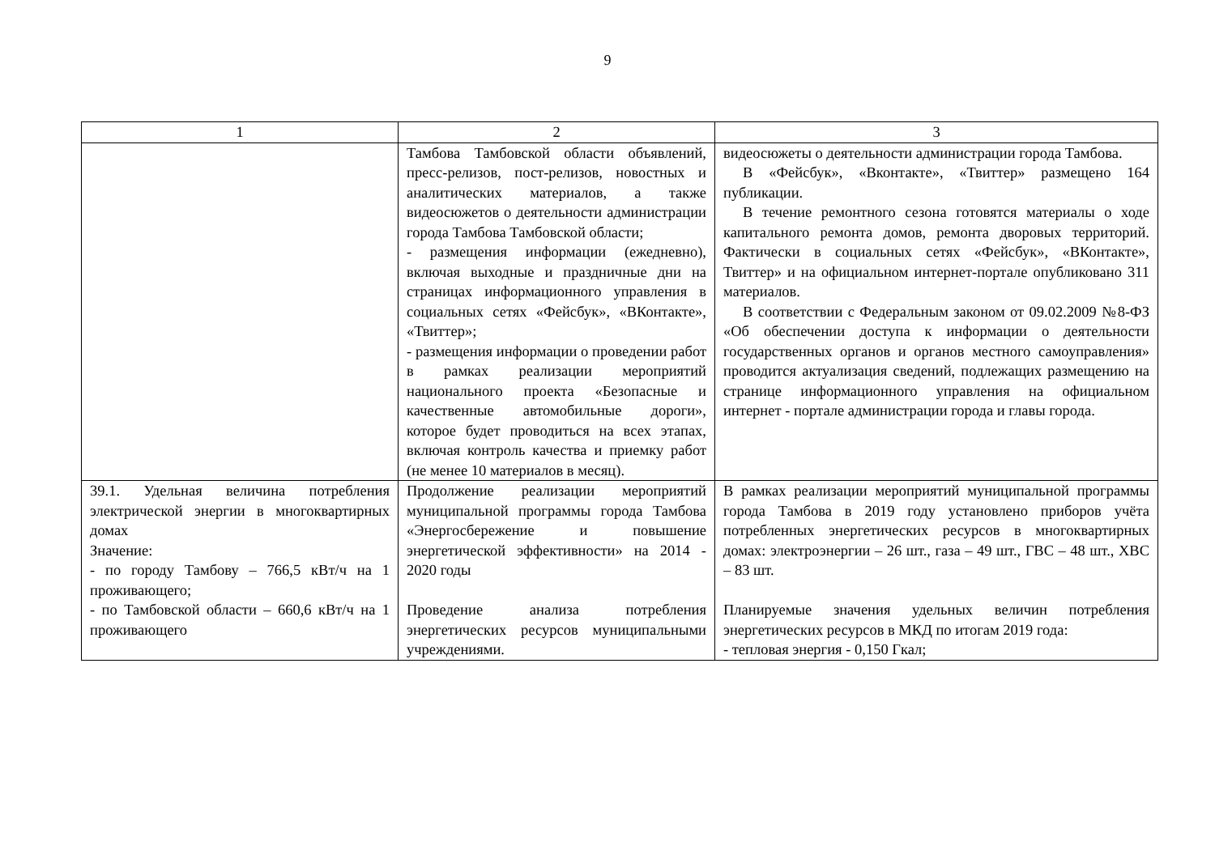9
| 1 | 2 | 3 |
| --- | --- | --- |
| | Тамбова Тамбовской области объявлений, пресс-релизов, пост-релизов, новостных и аналитических материалов, а также видеосюжетов о деятельности администрации города Тамбова Тамбовской области; - размещения информации (ежедневно), включая выходные и праздничные дни на страницах информационного управления в социальных сетях «Фейсбук», «ВКонтакте», «Твиттер»; - размещения информации о проведении работ в рамках реализации мероприятий национального проекта «Безопасные и качественные автомобильные дороги», которое будет проводиться на всех этапах, включая контроль качества и приемку работ (не менее 10 материалов в месяц). | видеосюжеты о деятельности администрации города Тамбова. В «Фейсбук», «Вконтакте», «Твиттер» размещено 164 публикации. В течение ремонтного сезона готовятся материалы о ходе капитального ремонта домов, ремонта дворовых территорий. Фактически в социальных сетях «Фейсбук», «ВКонтакте», Твиттер» и на официальном интернет-портале опубликовано 311 материалов. В соответствии с Федеральным законом от 09.02.2009 №8-ФЗ «Об обеспечении доступа к информации о деятельности государственных органов и органов местного самоуправления» проводится актуализация сведений, подлежащих размещению на странице информационного управления на официальном интернет - портале администрации города и главы города. |
| 39.1. Удельная величина потребления электрической энергии в многоквартирных домах Значение: - по городу Тамбову – 766,5 кВт/ч на 1 проживающего; - по Тамбовской области – 660,6 кВт/ч на 1 проживающего | Продолжение реализации мероприятий муниципальной программы города Тамбова «Энергосбережение и повышение энергетической эффективности» на 2014 - 2020 годы Проведение анализа потребления энергетических ресурсов муниципальными учреждениями. | В рамках реализации мероприятий муниципальной программы города Тамбова в 2019 году установлено приборов учёта потребленных энергетических ресурсов в многоквартирных домах: электроэнергии – 26 шт., газа – 49 шт., ГВС – 48 шт., ХВС – 83 шт. Планируемые значения удельных величин потребления энергетических ресурсов в МКД по итогам 2019 года: - тепловая энергия - 0,150 Гкал; |